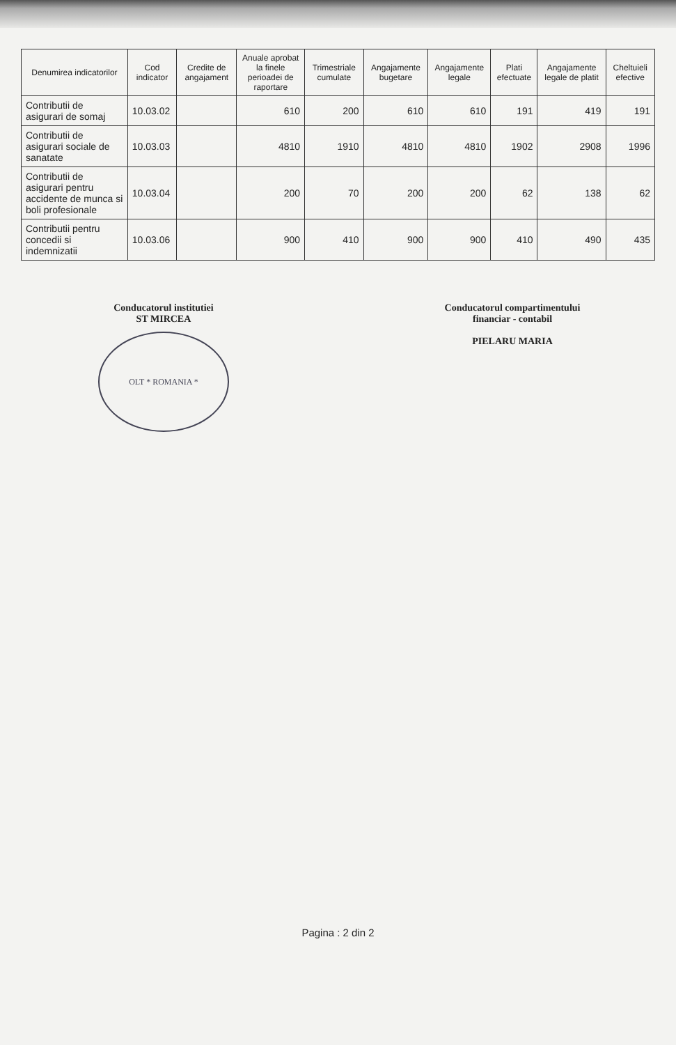| Denumirea indicatorilor | Cod indicator | Credite de angajament | Anuale aprobat la finele perioadei de raportare | Trimestriale cumulate | Angajamente bugetare | Angajamente legale | Plati efectuate | Angajamente legale de platit | Cheltuieli efective |
| --- | --- | --- | --- | --- | --- | --- | --- | --- | --- |
| Contributii de asigurari de somaj | 10.03.02 | | 610 | 200 | 610 | 610 | 191 | 419 | 191 |
| Contributii de asigurari sociale de sanatate | 10.03.03 | | 4810 | 1910 | 4810 | 4810 | 1902 | 2908 | 1996 |
| Contributii de asigurari pentru accidente de munca si boli profesionale | 10.03.04 | | 200 | 70 | 200 | 200 | 62 | 138 | 62 |
| Contributii pentru concedii si indemnizatii | 10.03.06 | | 900 | 410 | 900 | 900 | 410 | 490 | 435 |
Conducatorul institutiei
ST MIRCEA
OLT * ROMANIA *
Conducatorul compartimentului
financiar - contabil
PIELARU MARIA
Pagina : 2 din 2